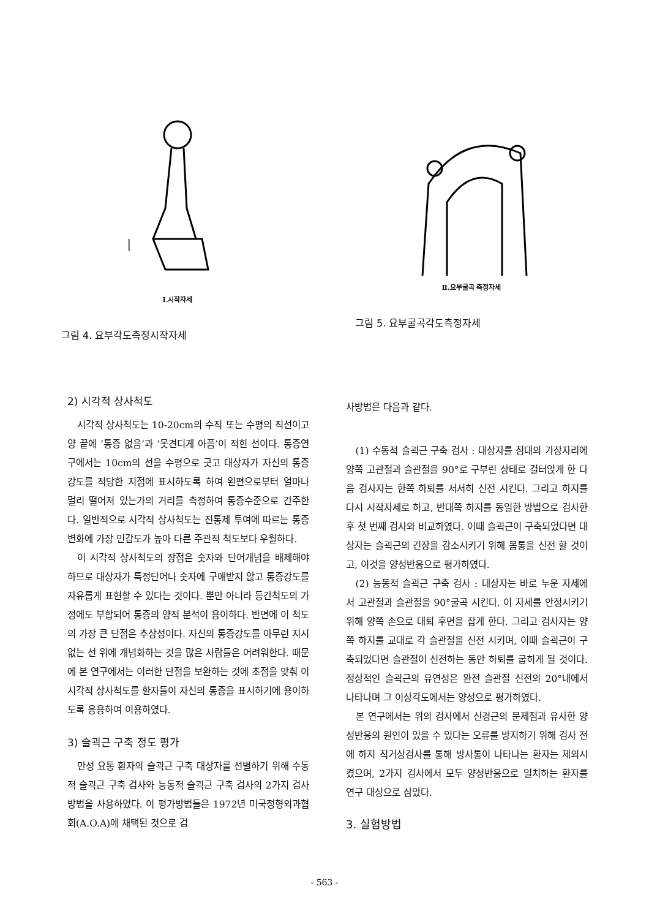Ⅰ.시작자세
그림 4. 요부각도측정시작자세
Ⅱ.요부굴곡 측정자세
그림 5. 요부굴곡각도측정자세
2) 시각적 상사척도
시각적 상사척도는 10-20cm의 수직 또는 수평의 직선이고 양 끝에 ‘통증 없음’과 ‘못견디게 아픔’이 적힌 선이다. 통증연구에서는 10cm의 선을 수평으로 긋고 대상자가 자신의 통증강도를 적당한 지점에 표시하도록 하여 왼편으로부터 얼마나 멀리 떨어져 있는가의 거리를 측정하여 통증수준으로 간주한다. 일반적으로 시각적 상사척도는 진통제 투여에 따르는 통증변화에 가장 민감도가 높아 다른 주관적 척도보다 우월하다.
이 시각적 상사척도의 장점은 숫자와 단어개념을 배제해야 하므로 대상자가 특정단어나 숫자에 구애받지 않고 통증강도를 자유롭게 표현할 수 있다는 것이다. 뿐만 아니라 등간척도의 가정에도 부합되어 통증의 양적 분석이 용이하다. 반면에 이 척도의 가장 큰 단점은 추상성이다. 자신의 통증강도를 아무런 지시없는 선 위에 개념화하는 것을 많은 사람들은 어려워한다. 때문에 본 연구에서는 이러한 단점을 보완하는 것에 초점을 맞춰 이 시각적 상사척도를 환자들이 자신의 통증을 표시하기에 용이하도록 응용하여 이용하였다.
3) 슬괵근 구축 정도 평가
만성 요통 환자의 슬괵근 구축 대상자를 선별하기 위해 수동적 슬괵근 구축 검사와 능동적 슬괵근 구축 검사의 2가지 검사 방법을 사용하였다. 이 평가방법들은 1972년 미국정형외과협회(A.O.A)에 채택된 것으로 검
사방법은 다음과 같다.
(1) 수동적 슬괵근 구축 검사 : 대상자를 침대의 가장자리에 양쪽 고관절과 슬관절을 90°로 구부린 상태로 걸터앉게 한 다음 검사자는 한쪽 하퇴를 서서히 신전 시킨다. 그리고 하지를 다시 시작자세로 하고, 반대쪽 하지를 동일한 방법으로 검사한 후 첫 번째 검사와 비교하였다. 이때 슬괵근이 구축되었다면 대상자는 슬괵근의 긴장을 감소시키기 위해 몸통을 신전 할 것이고, 이것을 양성반응으로 평가하였다.
(2) 능동적 슬괵근 구축 검사 : 대상자는 바로 누운 자세에서 고관절과 슬관절을 90°굴곡 시킨다. 이 자세를 안정시키기 위해 양쪽 손으로 대퇴 후면을 잡게 한다. 그리고 검사자는 양쪽 하지를 교대로 각 슬관절을 신전 시키며, 이때 슬괵근이 구축되었다면 슬관절이 신전하는 동안 하퇴를 굽히게 될 것이다. 정상적인 슬괵근의 유연성은 완전 슬관절 신전의 20°내에서 나타나며 그 이상각도에서는 양성으로 평가하였다.
본 연구에서는 위의 검사에서 신경근의 문제점과 유사한 양성반응의 원인이 있을 수 있다는 오류를 방지하기 위해 검사 전에 하지 직거상검사를 통해 방사통이 나타나는 환자는 제외시켰으며, 2가지 검사에서 모두 양성반응으로 일치하는 환자를 연구 대상으로 삼았다.
3. 실험방법
- 563 -